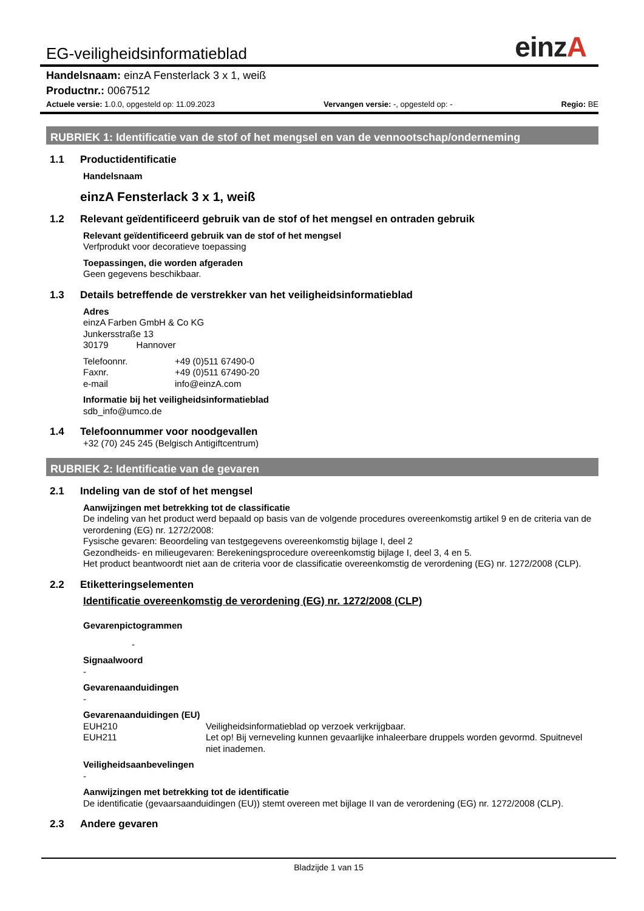EG-veiligheidsinformatieblad
einzA
Handelsnaam: einzA Fensterlack 3 x 1, weiß
Productnr.: 0067512
Actuele versie: 1.0.0, opgesteld op: 11.09.2023 Vervangen versie: -, opgesteld op: - Regio: BE
RUBRIEK 1: Identificatie van de stof of het mengsel en van de vennootschap/onderneming
1.1 Productidentificatie
Handelsnaam
einzA Fensterlack 3 x 1, weiß
1.2 Relevant geïdentificeerd gebruik van de stof of het mengsel en ontraden gebruik
Relevant geïdentificeerd gebruik van de stof of het mengsel
Verfprodukt voor decoratieve toepassing
Toepassingen, die worden afgeraden
Geen gegevens beschikbaar.
1.3 Details betreffende de verstrekker van het veiligheidsinformatieblad
Adres
einzA Farben GmbH & Co KG
Junkersstraße 13
30179 Hannover
Telefoonnr. +49 (0)511 67490-0
Faxnr. +49 (0)511 67490-20
e-mail info@einzA.com
Informatie bij het veiligheidsinformatieblad
sdb_info@umco.de
1.4 Telefoonnummer voor noodgevallen
+32 (70) 245 245 (Belgisch Antigiftcentrum)
RUBRIEK 2: Identificatie van de gevaren
2.1 Indeling van de stof of het mengsel
Aanwijzingen met betrekking tot de classificatie
De indeling van het product werd bepaald op basis van de volgende procedures overeenkomstig artikel 9 en de criteria van de verordening (EG) nr. 1272/2008:
Fysische gevaren: Beoordeling van testgegevens overeenkomstig bijlage I, deel 2
Gezondheids- en milieugevaren: Berekeningsprocedure overeenkomstig bijlage I, deel 3, 4 en 5.
Het product beantwoordt niet aan de criteria voor de classificatie overeenkomstig de verordening (EG) nr. 1272/2008 (CLP).
2.2 Etiketteringselementen
Identificatie overeenkomstig de verordening (EG) nr. 1272/2008 (CLP)
Gevarenpictogrammen
-
Signaalwoord
-
Gevarenaanduidingen
-
Gevarenaanduidingen (EU)
EUH210 Veiligheidsinformatieblad op verzoek verkrijgbaar.
EUH211 Let op! Bij verneveling kunnen gevaarlijke inhaleerbare druppels worden gevormd. Spuitnevel niet inademen.
Veiligheidsaanbevelingen
-
Aanwijzingen met betrekking tot de identificatie
De identificatie (gevaarsaanduidingen (EU)) stemt overeen met bijlage II van de verordening (EG) nr. 1272/2008 (CLP).
2.3 Andere gevaren
Bladzijde 1 van 15